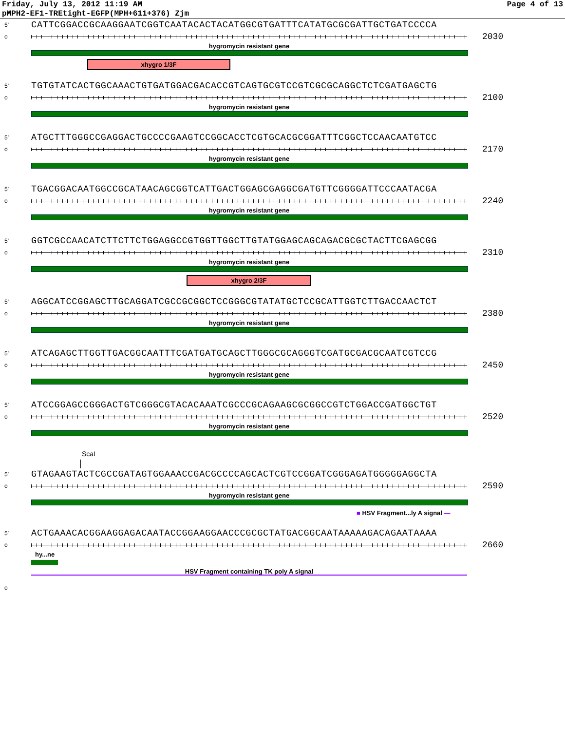Friday, July 13, 2012 11:19 AM Page 4 of 13
pMPH2-EF1-TREtight-EGFP(MPH+611+376) Zjm
5' CATTCGGACCGCAAGGAATCGGTCAATACACTACATGGCGTGATTTCATATGCGCGATTGCTGATCCCCA
o
2030
hygromycin resistant gene
xhygro 1/3F
5' TGTGTATCACTGGCAAACTGTGATGGACGACACCGTCAGTGCGTCCGTCGCGCAGGCTCTCGATGAGCTG
o
2100
hygromycin resistant gene
5' ATGCTTTGGGCCGAGGACTGCCCCGAAGTCCGGCACCTCGTGCACGCGGATTTCGGCTCCAACAATGTCC
o
2170
hygromycin resistant gene
5' TGACGGACAATGGCCGCATAACAGCGGTCATTGACTGGAGCGAGGCGATGTTCGGGGATTCCCAATACGA
o
2240
hygromycin resistant gene
5' GGTCGCCAACATCTTCTTCTGGAGGCCGTGGTTGGCTTGTATGGAGCAGCAGACGCGCTACTTCGAGCGG
o
2310
hygromycin resistant gene
xhygro 2/3F
5' AGGCATCCGGAGCTTGCAGGATCGCCGCGGCTCCGGGCGTATATGCTCCGCATTGGTCTTGACCAACTCT
o
2380
hygromycin resistant gene
5' ATCAGAGCTTGGTTGACGGCAATTTCGATGATGCAGCTTGGGCGCAGGGTCGATGCGACGCAATCGTCCG
o
2450
hygromycin resistant gene
5' ATCCGGAGCCGGGACTGTCGGGCGTACACAAATCGCCCGCAGAAGCGCGGCCGTCTGGACCGATGGCTGT
o
2520
hygromycin resistant gene
ScaI
5' GTAGAAGTACTCGCCGATAGTGGAAACCGACGCCCCAGCACTCGTCCGGATCGGGAGATGGGGGAGGCTA
o
2590
hygromycin resistant gene
■ HSV Fragment...ly A signal —
5' ACTGAAACACGGAAGGAGACAATACCGGAAGGAACCCGCGCTATGACGGCAATAAAAAGACAGAATAAAA
o
2660
hy...ne
HSV Fragment containing TK poly A signal
o